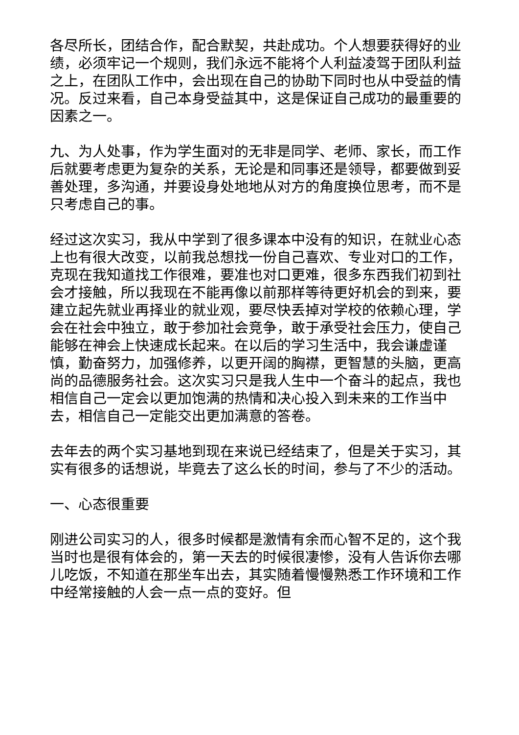各尽所长，团结合作，配合默契，共赴成功。个人想要获得好的业绩，必须牢记一个规则，我们永远不能将个人利益凌驾于团队利益之上，在团队工作中，会出现在自己的协助下同时也从中受益的情况。反过来看，自己本身受益其中，这是保证自己成功的最重要的因素之一。
九、为人处事，作为学生面对的无非是同学、老师、家长，而工作后就要考虑更为复杂的关系，无论是和同事还是领导，都要做到妥善处理，多沟通，并要设身处地地从对方的角度换位思考，而不是只考虑自己的事。
经过这次实习，我从中学到了很多课本中没有的知识，在就业心态上也有很大改变，以前我总想找一份自己喜欢、专业对口的工作，克现在我知道找工作很难，要准也对口更难，很多东西我们初到社会才接触，所以我现在不能再像以前那样等待更好机会的到来，要建立起先就业再择业的就业观，要尽快丢掉对学校的依赖心理，学会在社会中独立，敢于参加社会竞争，敢于承受社会压力，使自己能够在神会上快速成长起来。在以后的学习生活中，我会谦虚谨慎，勤奋努力，加强修养，以更开阔的胸襟，更智慧的头脑，更高尚的品德服务社会。这次实习只是我人生中一个奋斗的起点，我也相信自己一定会以更加饱满的热情和决心投入到未来的工作当中去，相信自己一定能交出更加满意的答卷。
去年去的两个实习基地到现在来说已经结束了，但是关于实习，其实有很多的话想说，毕竟去了这么长的时间，参与了不少的活动。
一、心态很重要
刚进公司实习的人，很多时候都是激情有余而心智不足的，这个我当时也是很有体会的，第一天去的时候很凄惨，没有人告诉你去哪儿吃饭，不知道在那坐车出去，其实随着慢慢熟悉工作环境和工作中经常接触的人会一点一点的变好。但